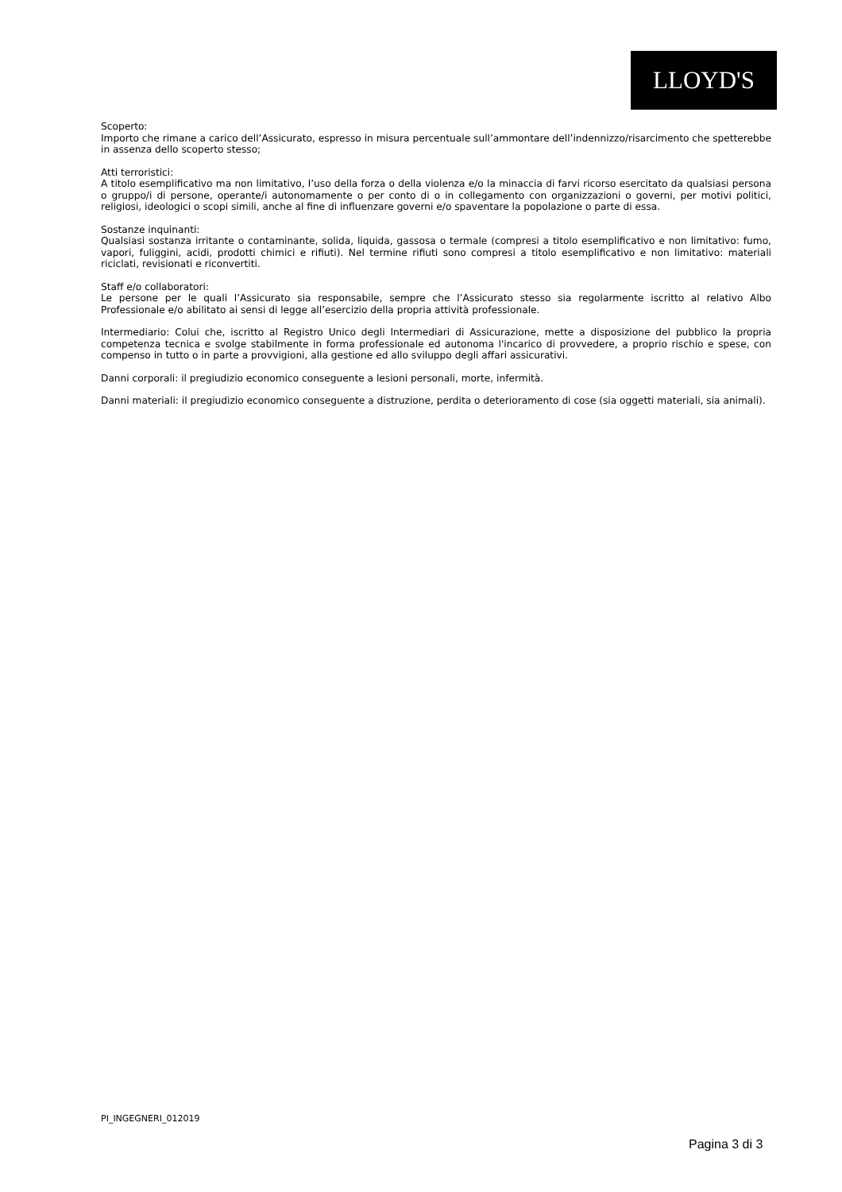LLOYD'S
Scoperto:
Importo che rimane a carico dell’Assicurato, espresso in misura percentuale sull’ammontare dell’indennizzo/risarcimento che spetterebbe in assenza dello scoperto stesso;
Atti terroristici:
A titolo esemplificativo ma non limitativo, l’uso della forza o della violenza e/o la minaccia di farvi ricorso esercitato da qualsiasi persona o gruppo/i di persone, operante/i autonomamente o per conto di o in collegamento con organizzazioni o governi, per motivi politici, religiosi, ideologici o scopi simili, anche al fine di influenzare governi e/o spaventare la popolazione o parte di essa.
Sostanze inquinanti:
Qualsiasi sostanza irritante o contaminante, solida, liquida, gassosa o termale (compresi a titolo esemplificativo e non limitativo: fumo, vapori, fuliggini, acidi, prodotti chimici e rifiuti). Nel termine rifiuti sono compresi a titolo esemplificativo e non limitativo: materiali riciclati, revisionati e riconvertiti.
Staff e/o collaboratori:
Le persone per le quali l’Assicurato sia responsabile, sempre che l’Assicurato stesso sia regolarmente iscritto al relativo Albo Professionale e/o abilitato ai sensi di legge all’esercizio della propria attività professionale.
Intermediario: Colui che, iscritto al Registro Unico degli Intermediari di Assicurazione, mette a disposizione del pubblico la propria competenza tecnica e svolge stabilmente in forma professionale ed autonoma l'incarico di provvedere, a proprio rischio e spese, con compenso in tutto o in parte a provvigioni, alla gestione ed allo sviluppo degli affari assicurativi.
Danni corporali: il pregiudizio economico conseguente a lesioni personali, morte, infermità.
Danni materiali: il pregiudizio economico conseguente a distruzione, perdita o deterioramento di cose (sia oggetti materiali, sia animali).
PI_INGEGNERI_012019
Pagina 3 di 3